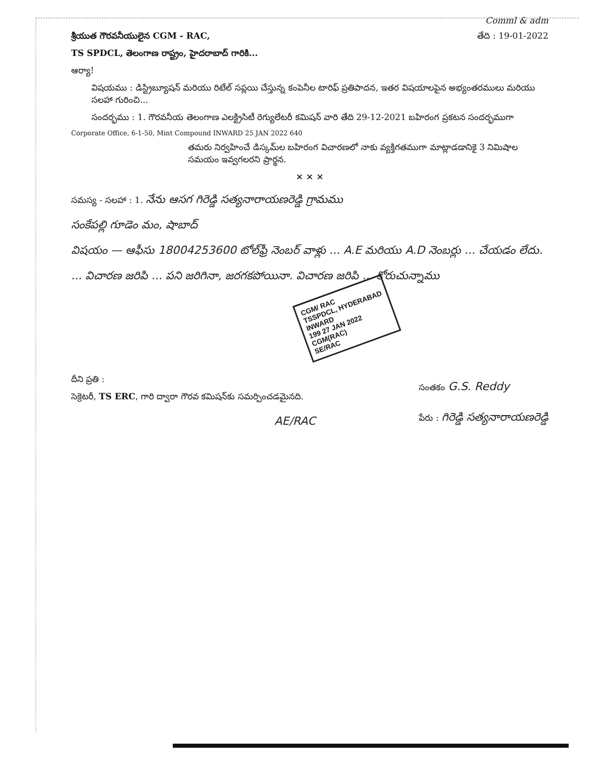Comml & adm
శ్రీయుత గౌరవనీయులైన CGM - RAC, తేది : 19-01-2022
TS SPDCL, తెలంగాణ రాష్ట్రం, హైదరాబాద్ గారికి...
ఆర్యా!
విషయము : డిస్ట్రిబ్యూషన్ మరియు రిటేల్ సప్లయి చేస్తున్న కంపెనీల టారిఫ్ ప్రతిపాదన, ఇతర విషయాలపైన అభ్యంతరములు మరియు సలహా గురించి...
సందర్భము : 1. గౌరవనీయ తెలంగాణ ఎలక్ట్రిసిటీ రెగ్యులేటరీ కమిషన్ వారి తేది 29-12-2021 బహిరంగ ప్రకటన సందర్భముగా
Corporate Office, 6-1-50, Mint Compound INWARD 25 JAN 2022 640
తమరు నిర్వహించే డిస్కమ్‌ల బహిరంగ విచారణలో నాకు వ్యక్తిగతముగా మాట్లాడడానికై 3 నిమిషాల సమయం ఇవ్వగలరని ప్రార్థన.
× × ×
సమస్య - సలహా : 1. నేను ఆసగ గిరెడ్డి సత్యనారాయణరెడ్డి గ్రామము
సంకేపల్లి గూడెం మం, షాబాద్
విషయం — ఆఫీసు 18004253600 టోల్‌ఫ్రీ నెంబర్ వాళ్లు ... A.E మరియు A.D నెంబర్లు ... చేయడం లేదు. ... విచారణ జరిపి ... పని జరిగినా, జరగకపోయినా. విచారణ జరిపి ... కోరుచున్నాము
CGM/ RAC
TSSPDCL, HYDERABAD
INWARD
199 27 JAN 2022
CGM(RAC)
SE/RAC
దీని ప్రతి :
సెక్రెటరీ, TS ERC, గారి ద్వారా గౌరవ కమిషన్‌కు సమర్పించడమైనది.
AE/RAC
సంతకం G.S. Reddy
పేరు : గిరెడ్డి సత్యనారాయణరెడ్డి